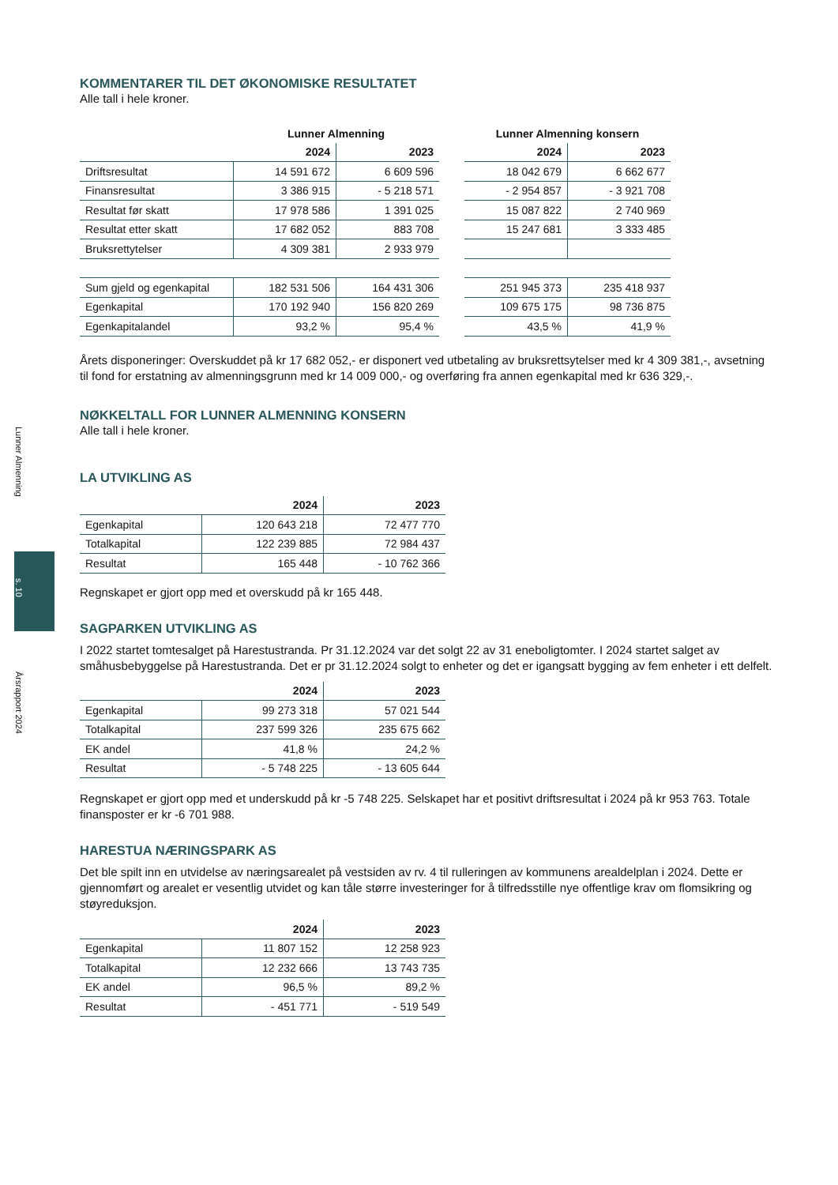Lunner Almenning
s. 10
Årsrapport 2024
KOMMENTARER TIL DET ØKONOMISKE RESULTATET
Alle tall i hele kroner.
| | Lunner Almenning | | | Lunner Almenning konsern | |
| --- | --- | --- | --- | --- | --- |
| | 2024 | 2023 | | 2024 | 2023 |
| Driftsresultat | 14 591 672 | 6 609 596 | | 18 042 679 | 6 662 677 |
| Finansresultat | 3 386 915 | - 5 218 571 | | - 2 954 857 | - 3 921 708 |
| Resultat før skatt | 17 978 586 | 1 391 025 | | 15 087 822 | 2 740 969 |
| Resultat etter skatt | 17 682 052 | 883 708 | | 15 247 681 | 3 333 485 |
| Bruksrettytelser | 4 309 381 | 2 933 979 | | | |
| Sum gjeld og egenkapital | 182 531 506 | 164 431 306 | | 251 945 373 | 235 418 937 |
| Egenkapital | 170 192 940 | 156 820 269 | | 109 675 175 | 98 736 875 |
| Egenkapitalandel | 93,2 % | 95,4 % | | 43,5 % | 41,9 % |
Årets disponeringer: Overskuddet på kr 17 682 052,- er disponert ved utbetaling av bruksrettsytelser med kr 4 309 381,-, avsetning til fond for erstatning av almenningsgrunn med kr 14 009 000,- og overføring fra annen egenkapital med kr 636 329,-.
NØKKELTALL FOR LUNNER ALMENNING KONSERN
Alle tall i hele kroner.
LA UTVIKLING AS
| | 2024 | 2023 |
| --- | --- | --- |
| Egenkapital | 120 643 218 | 72 477 770 |
| Totalkapital | 122 239 885 | 72 984 437 |
| Resultat | 165 448 | - 10 762 366 |
Regnskapet er gjort opp med et overskudd på kr 165 448.
SAGPARKEN UTVIKLING AS
I 2022 startet tomtesalget på Harestustranda. Pr 31.12.2024 var det solgt 22 av 31 eneboligtomter. I 2024 startet salget av småhusbebyggelse på Harestustranda. Det er pr 31.12.2024 solgt to enheter og det er igangsatt bygging av fem enheter i ett delfelt.
| | 2024 | 2023 |
| --- | --- | --- |
| Egenkapital | 99 273 318 | 57 021 544 |
| Totalkapital | 237 599 326 | 235 675 662 |
| EK andel | 41,8 % | 24,2 % |
| Resultat | - 5 748 225 | - 13 605 644 |
Regnskapet er gjort opp med et underskudd på kr -5 748 225. Selskapet har et positivt driftsresultat i 2024 på kr 953 763. Totale finansposter er kr -6 701 988.
HARESTUA NÆRINGSPARK AS
Det ble spilt inn en utvidelse av næringsarealet på vestsiden av rv. 4 til rulleringen av kommunens arealdelplan i 2024. Dette er gjennomført og arealet er vesentlig utvidet og kan tåle større investeringer for å tilfredsstille nye offentlige krav om flomsikring og støyreduksjon.
| | 2024 | 2023 |
| --- | --- | --- |
| Egenkapital | 11 807 152 | 12 258 923 |
| Totalkapital | 12 232 666 | 13 743 735 |
| EK andel | 96,5 % | 89,2 % |
| Resultat | - 451 771 | - 519 549 |